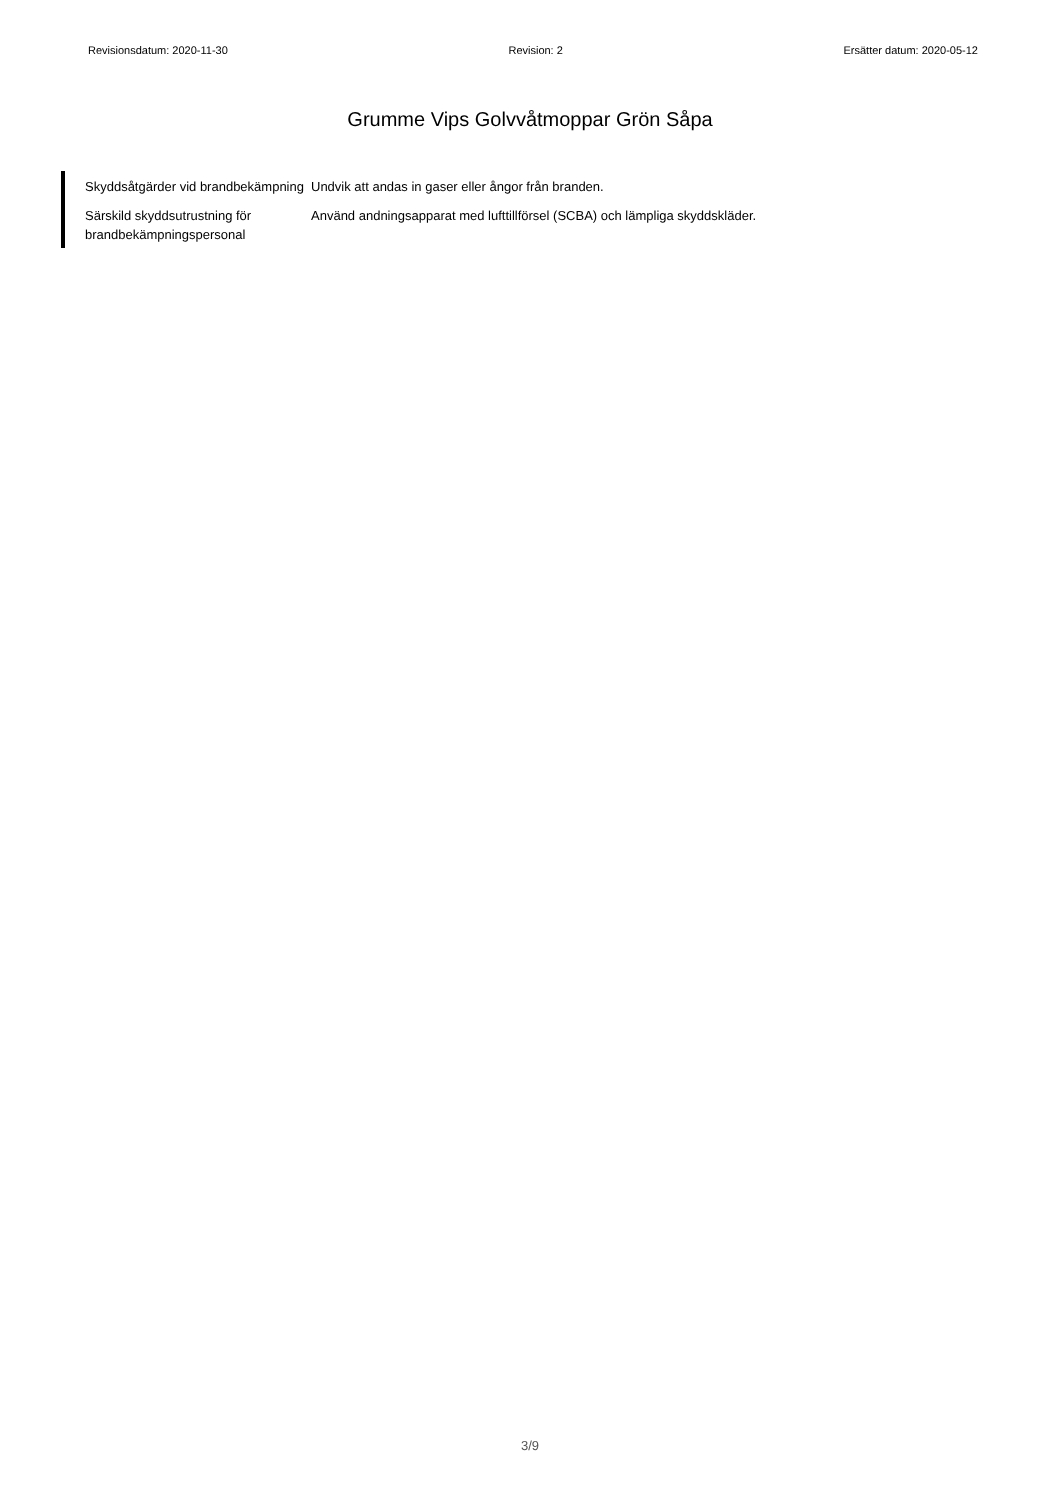Revisionsdatum: 2020-11-30 Revision: 2 Ersätter datum: 2020-05-12
Grumme Vips Golvvåtmoppar Grön Såpa
Skyddsåtgärder vid brandbekämpning
Undvik att andas in gaser eller ångor från branden.
Särskild skyddsutrustning för brandbekämpningspersonal
Använd andningsapparat med lufttillförsel (SCBA) och lämpliga skyddskläder.
3/9